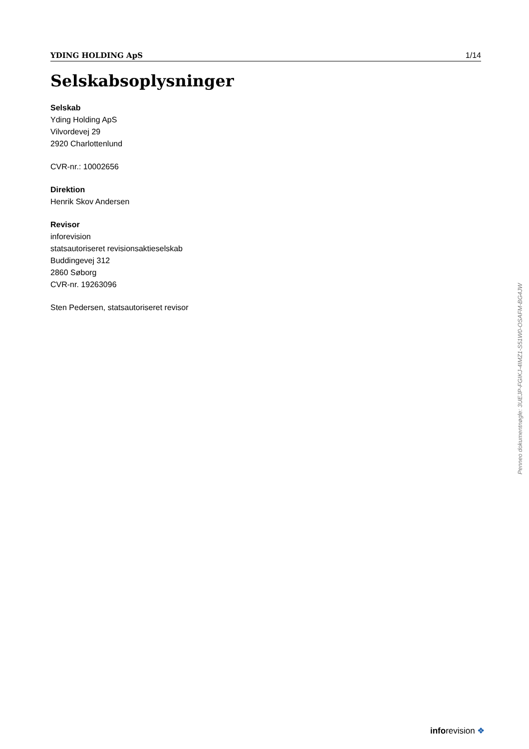YDING HOLDING ApS 1/14
Selskabsoplysninger
Selskab
Yding Holding ApS
Vilvordevej 29
2920 Charlottenlund
CVR-nr.: 10002656
Direktion
Henrik Skov Andersen
Revisor
inforevision
statsautoriseret revisionsaktieselskab
Buddingevej 312
2860 Søborg
CVR-nr. 19263096
Sten Pedersen, statsautoriseret revisor
Penneo dokumentnøgle: 3UEJP-FGIKJ-4IMZ1-S51W0-OSAFM-BG4JW
inforevision ❖